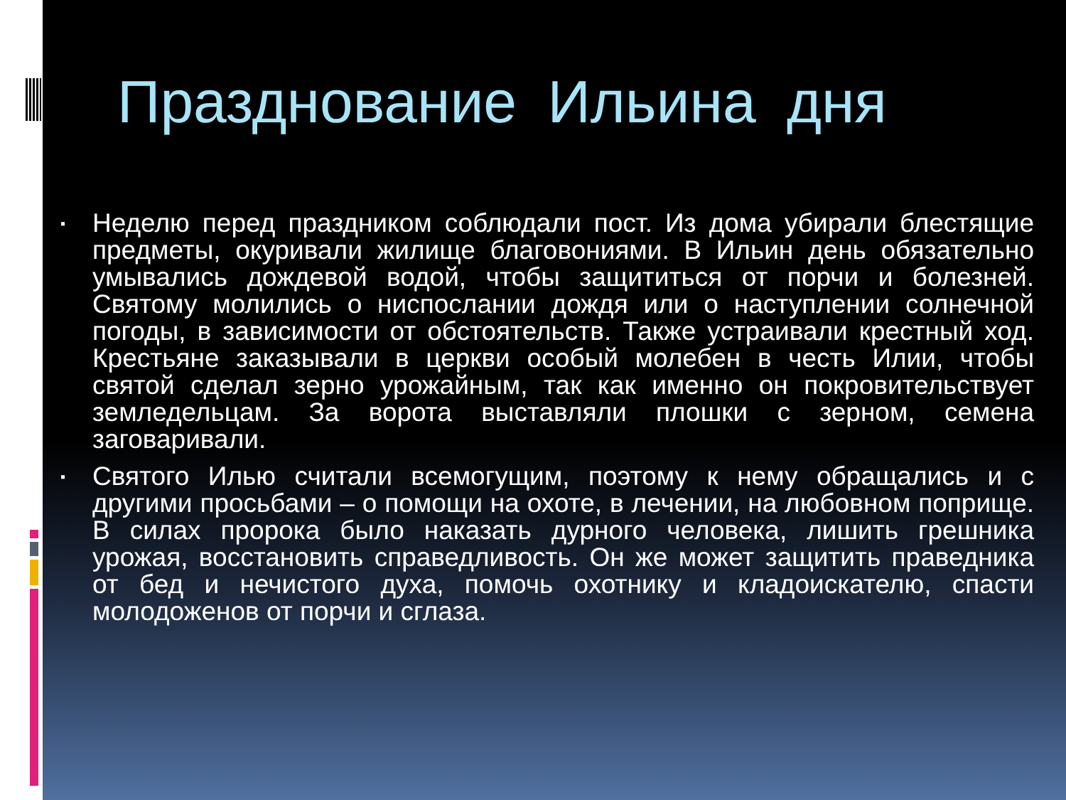Празднование Ильина дня
▪ Неделю перед праздником соблюдали пост. Из дома убирали блестящие предметы, окуривали жилище благовониями. В Ильин день обязательно умывались дождевой водой, чтобы защититься от порчи и болезней. Святому молились о ниспослании дождя или о наступлении солнечной погоды, в зависимости от обстоятельств. Также устраивали крестный ход. Крестьяне заказывали в церкви особый молебен в честь Илии, чтобы святой сделал зерно урожайным, так как именно он покровительствует земледельцам. За ворота выставляли плошки с зерном, семена заговаривали.
▪ Святого Илью считали всемогущим, поэтому к нему обращались и с другими просьбами – о помощи на охоте, в лечении, на любовном поприще. В силах пророка было наказать дурного человека, лишить грешника урожая, восстановить справедливость. Он же может защитить праведника от бед и нечистого духа, помочь охотнику и кладоискателю, спасти молодоженов от порчи и сглаза.